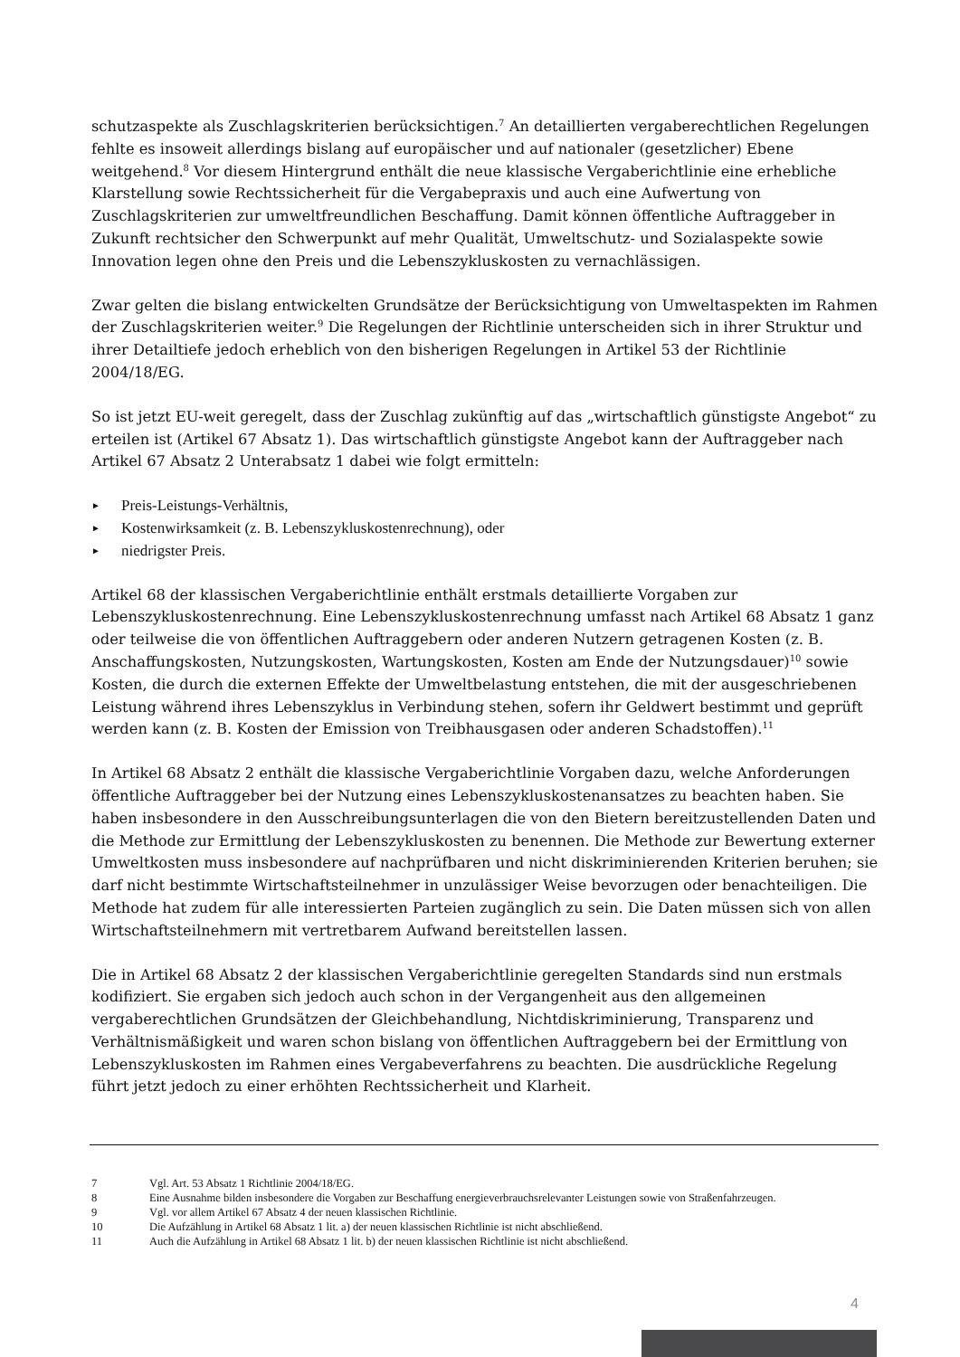schutzaspekte als Zuschlagskriterien berücksichtigen.<sup>7</sup> An detaillierten vergaberechtlichen Regelungen fehlte es insoweit allerdings bislang auf europäischer und auf nationaler (gesetzlicher) Ebene weitgehend.<sup>8</sup> Vor diesem Hintergrund enthält die neue klassische Vergaberichtlinie eine erhebliche Klarstellung sowie Rechtssicherheit für die Vergabepraxis und auch eine Aufwertung von Zuschlagskriterien zur umweltfreundlichen Beschaffung. Damit können öffentliche Auftraggeber in Zukunft rechtsicher den Schwerpunkt auf mehr Qualität, Umweltschutz- und Sozialaspekte sowie Innovation legen ohne den Preis und die Lebenszykluskosten zu vernachlässigen.
Zwar gelten die bislang entwickelten Grundsätze der Berücksichtigung von Umweltaspekten im Rahmen der Zuschlagskriterien weiter.<sup>9</sup> Die Regelungen der Richtlinie unterscheiden sich in ihrer Struktur und ihrer Detailtiefe jedoch erheblich von den bisherigen Regelungen in Artikel 53 der Richtlinie 2004/18/EG.
So ist jetzt EU-weit geregelt, dass der Zuschlag zukünftig auf das „wirtschaftlich günstigste Angebot“ zu erteilen ist (Artikel 67 Absatz 1). Das wirtschaftlich günstigste Angebot kann der Auftraggeber nach Artikel 67 Absatz 2 Unterabsatz 1 dabei wie folgt ermitteln:
► Preis-Leistungs-Verhältnis,
► Kostenwirksamkeit (z. B. Lebenszykluskostenrechnung), oder
► niedrigster Preis.
Artikel 68 der klassischen Vergaberichtlinie enthält erstmals detaillierte Vorgaben zur Lebenszykluskostenrechnung. Eine Lebenszykluskostenrechnung umfasst nach Artikel 68 Absatz 1 ganz oder teilweise die von öffentlichen Auftraggebern oder anderen Nutzern getragenen Kosten (z. B. Anschaffungskosten, Nutzungskosten, Wartungskosten, Kosten am Ende der Nutzungsdauer)<sup>10</sup> sowie Kosten, die durch die externen Effekte der Umweltbelastung entstehen, die mit der ausgeschriebenen Leistung während ihres Lebenszyklus in Verbindung stehen, sofern ihr Geldwert bestimmt und geprüft werden kann (z. B. Kosten der Emission von Treibhausgasen oder anderen Schadstoffen).<sup>11</sup>
In Artikel 68 Absatz 2 enthält die klassische Vergaberichtlinie Vorgaben dazu, welche Anforderungen öffentliche Auftraggeber bei der Nutzung eines Lebenszykluskostenansatzes zu beachten haben. Sie haben insbesondere in den Ausschreibungsunterlagen die von den Bietern bereitzustellenden Daten und die Methode zur Ermittlung der Lebenszykluskosten zu benennen. Die Methode zur Bewertung externer Umweltkosten muss insbesondere auf nachprüfbaren und nicht diskriminierenden Kriterien beruhen; sie darf nicht bestimmte Wirtschaftsteilnehmer in unzulässiger Weise bevorzugen oder benachteiligen. Die Methode hat zudem für alle interessierten Parteien zugänglich zu sein. Die Daten müssen sich von allen Wirtschaftsteilnehmern mit vertretbarem Aufwand bereitstellen lassen.
Die in Artikel 68 Absatz 2 der klassischen Vergaberichtlinie geregelten Standards sind nun erstmals kodifiziert. Sie ergaben sich jedoch auch schon in der Vergangenheit aus den allgemeinen vergaberechtlichen Grundsätzen der Gleichbehandlung, Nichtdiskriminierung, Transparenz und Verhältnismäßigkeit und waren schon bislang von öffentlichen Auftraggebern bei der Ermittlung von Lebenszykluskosten im Rahmen eines Vergabeverfahrens zu beachten. Die ausdrückliche Regelung führt jetzt jedoch zu einer erhöhten Rechtssicherheit und Klarheit.
7 Vgl. Art. 53 Absatz 1 Richtlinie 2004/18/EG.
8 Eine Ausnahme bilden insbesondere die Vorgaben zur Beschaffung energieverbrauchsrelevanter Leistungen sowie von Straßenfahrzeugen.
9 Vgl. vor allem Artikel 67 Absatz 4 der neuen klassischen Richtlinie.
10 Die Aufzählung in Artikel 68 Absatz 1 lit. a) der neuen klassischen Richtlinie ist nicht abschließend.
11 Auch die Aufzählung in Artikel 68 Absatz 1 lit. b) der neuen klassischen Richtlinie ist nicht abschließend.
4